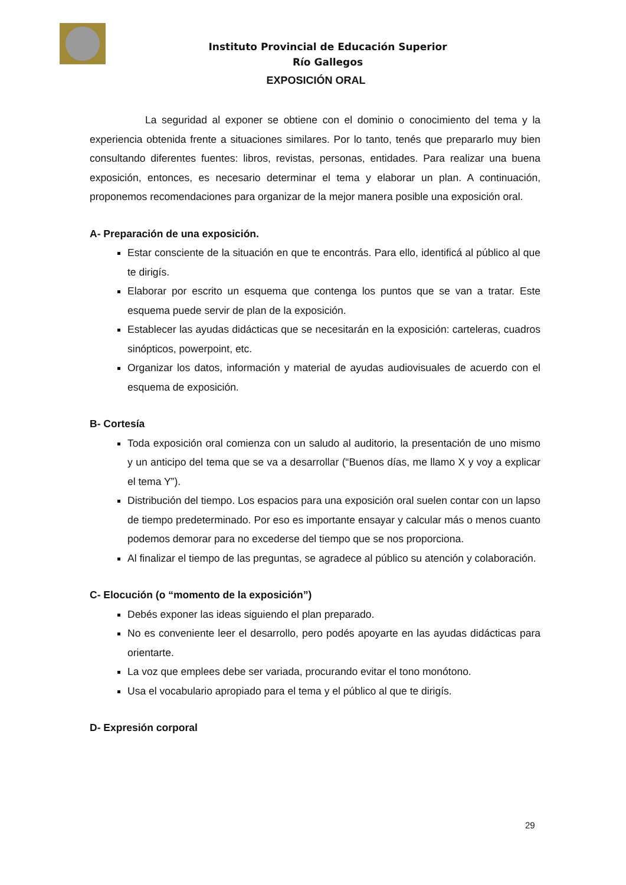Instituto Provincial de Educación Superior
Río Gallegos
EXPOSICIÓN ORAL
La seguridad al exponer se obtiene con el dominio o conocimiento del tema y la experiencia obtenida frente a situaciones similares. Por lo tanto, tenés que prepararlo muy bien consultando diferentes fuentes: libros, revistas, personas, entidades. Para realizar una buena exposición, entonces, es necesario determinar el tema y elaborar un plan. A continuación, proponemos recomendaciones para organizar de la mejor manera posible una exposición oral.
A- Preparación de una exposición.
Estar consciente de la situación en que te encontrás. Para ello, identificá al público al que te dirigís.
Elaborar por escrito un esquema que contenga los puntos que se van a tratar. Este esquema puede servir de plan de la exposición.
Establecer las ayudas didácticas que se necesitarán en la exposición: carteleras, cuadros sinópticos, powerpoint, etc.
Organizar los datos, información y material de ayudas audiovisuales de acuerdo con el esquema de exposición.
B- Cortesía
Toda exposición oral comienza con un saludo al auditorio, la presentación de uno mismo y un anticipo del tema que se va a desarrollar (“Buenos días, me llamo X y voy a explicar el tema Y”).
Distribución del tiempo. Los espacios para una exposición oral suelen contar con un lapso de tiempo predeterminado. Por eso es importante ensayar y calcular más o menos cuanto podemos demorar para no excederse del tiempo que se nos proporciona.
Al finalizar el tiempo de las preguntas, se agradece al público su atención y colaboración.
C- Elocución (o “momento de la exposición”)
Debés exponer las ideas siguiendo el plan preparado.
No es conveniente leer el desarrollo, pero podés apoyarte en las ayudas didácticas para orientarte.
La voz que emplees debe ser variada, procurando evitar el tono monótono.
Usa el vocabulario apropiado para el tema y el público al que te dirigís.
D- Expresión corporal
29